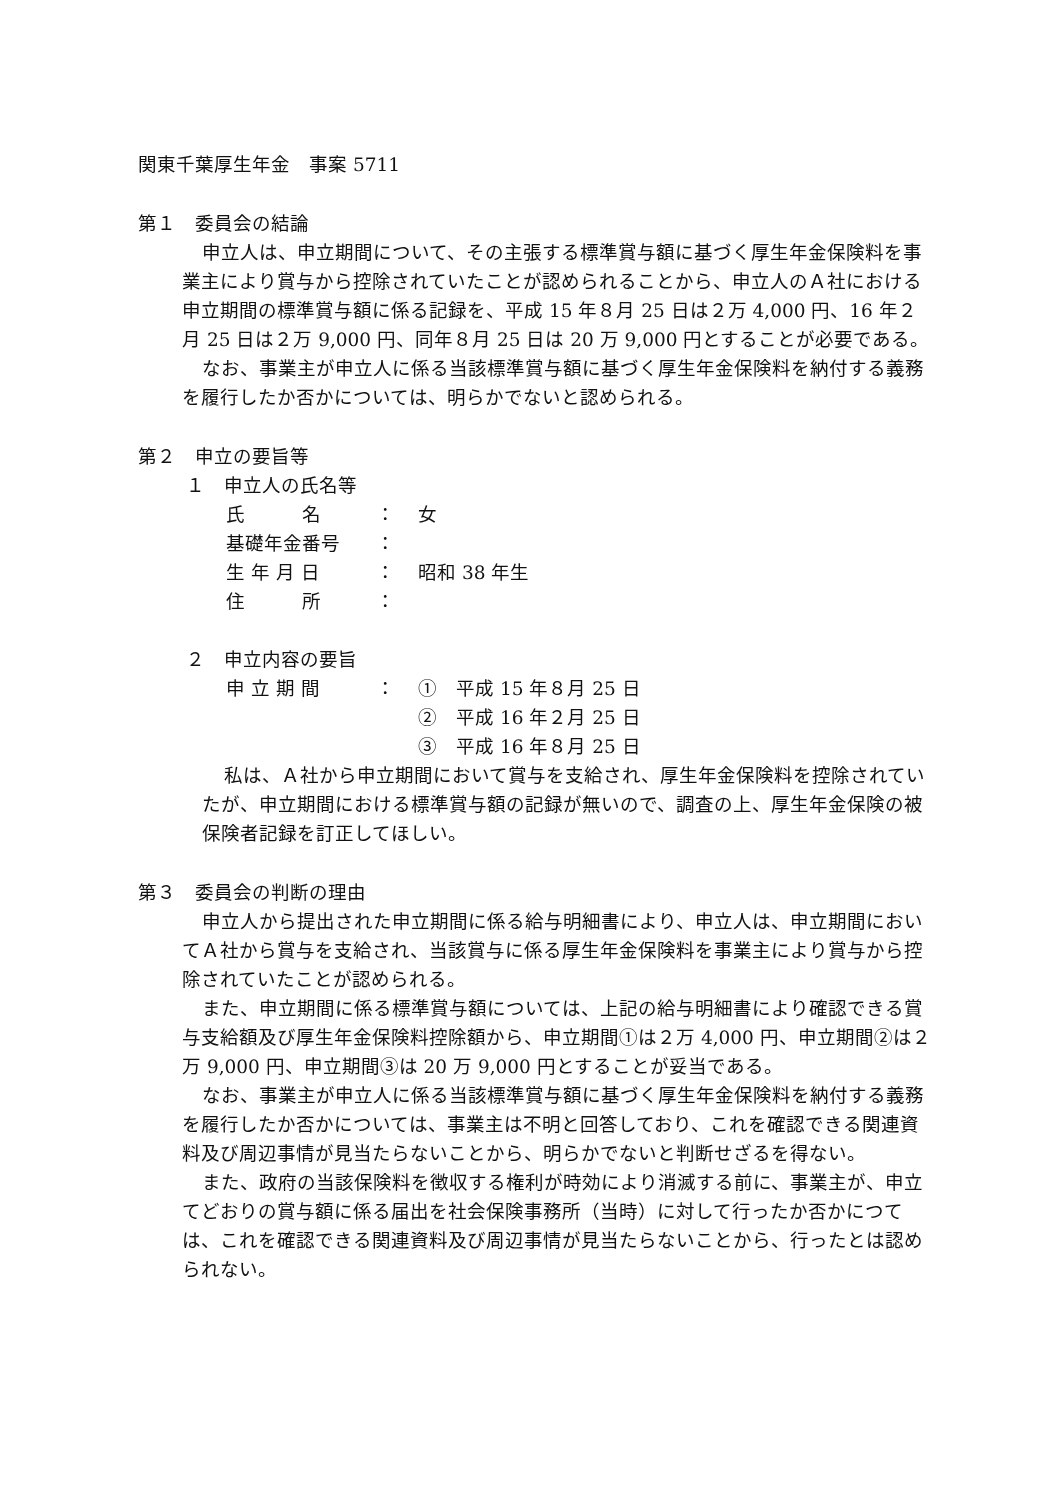関東千葉厚生年金　事案 5711
第１　委員会の結論
申立人は、申立期間について、その主張する標準賞与額に基づく厚生年金保険料を事業主により賞与から控除されていたことが認められることから、申立人のＡ社における申立期間の標準賞与額に係る記録を、平成 15 年８月 25 日は２万 4,000 円、16 年２月 25 日は２万 9,000 円、同年８月 25 日は 20 万 9,000 円とすることが必要である。
なお、事業主が申立人に係る当該標準賞与額に基づく厚生年金保険料を納付する義務を履行したか否かについては、明らかでないと認められる。
第２　申立の要旨等
１　申立人の氏名等
| 氏 名 | ： | 女 |
| 基礎年金番号 | ： | |
| 生 年 月 日 | ： | 昭和 38 年生 |
| 住 所 | ： | |
２　申立内容の要旨
| 申 立 期 間 | ： | ① 平成 15 年８月 25 日 |
| | | ② 平成 16 年２月 25 日 |
| | | ③ 平成 16 年８月 25 日 |
私は、Ａ社から申立期間において賞与を支給され、厚生年金保険料を控除されていたが、申立期間における標準賞与額の記録が無いので、調査の上、厚生年金保険の被保険者記録を訂正してほしい。
第３　委員会の判断の理由
申立人から提出された申立期間に係る給与明細書により、申立人は、申立期間においてＡ社から賞与を支給され、当該賞与に係る厚生年金保険料を事業主により賞与から控除されていたことが認められる。
また、申立期間に係る標準賞与額については、上記の給与明細書により確認できる賞与支給額及び厚生年金保険料控除額から、申立期間①は２万 4,000 円、申立期間②は２万 9,000 円、申立期間③は 20 万 9,000 円とすることが妥当である。
なお、事業主が申立人に係る当該標準賞与額に基づく厚生年金保険料を納付する義務を履行したか否かについては、事業主は不明と回答しており、これを確認できる関連資料及び周辺事情が見当たらないことから、明らかでないと判断せざるを得ない。
また、政府の当該保険料を徴収する権利が時効により消滅する前に、事業主が、申立てどおりの賞与額に係る届出を社会保険事務所（当時）に対して行ったか否かにつては、これを確認できる関連資料及び周辺事情が見当たらないことから、行ったとは認められない。